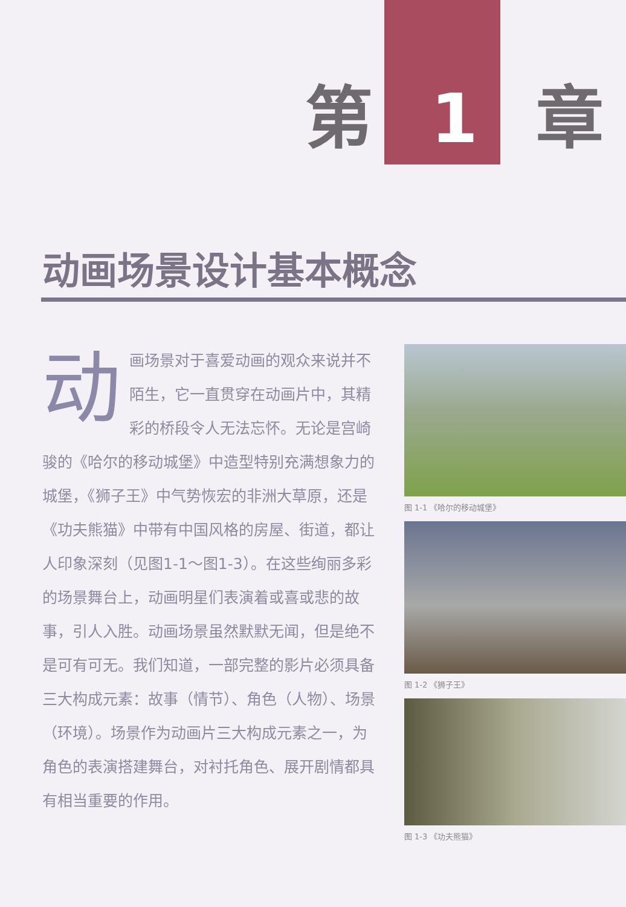第 1 章
动画场景设计基本概念
动画场景对于喜爱动画的观众来说并不陌生，它一直贯穿在动画片中，其精彩的桥段令人无法忘怀。无论是宫崎骏的《哈尔的移动城堡》中造型特别充满想象力的城堡，《狮子王》中气势恢宏的非洲大草原，还是《功夫熊猫》中带有中国风格的房屋、街道，都让人印象深刻（见图1-1～图1-3）。在这些绚丽多彩的场景舞台上，动画明星们表演着或喜或悲的故事，引人入胜。动画场景虽然默默无闻，但是绝不是可有可无。我们知道，一部完整的影片必须具备三大构成元素：故事（情节）、角色（人物）、场景（环境）。场景作为动画片三大构成元素之一，为角色的表演搭建舞台，对衬托角色、展开剧情都具有相当重要的作用。
图 1-1 《哈尔的移动城堡》
图 1-2 《狮子王》
图 1-3 《功夫熊猫》